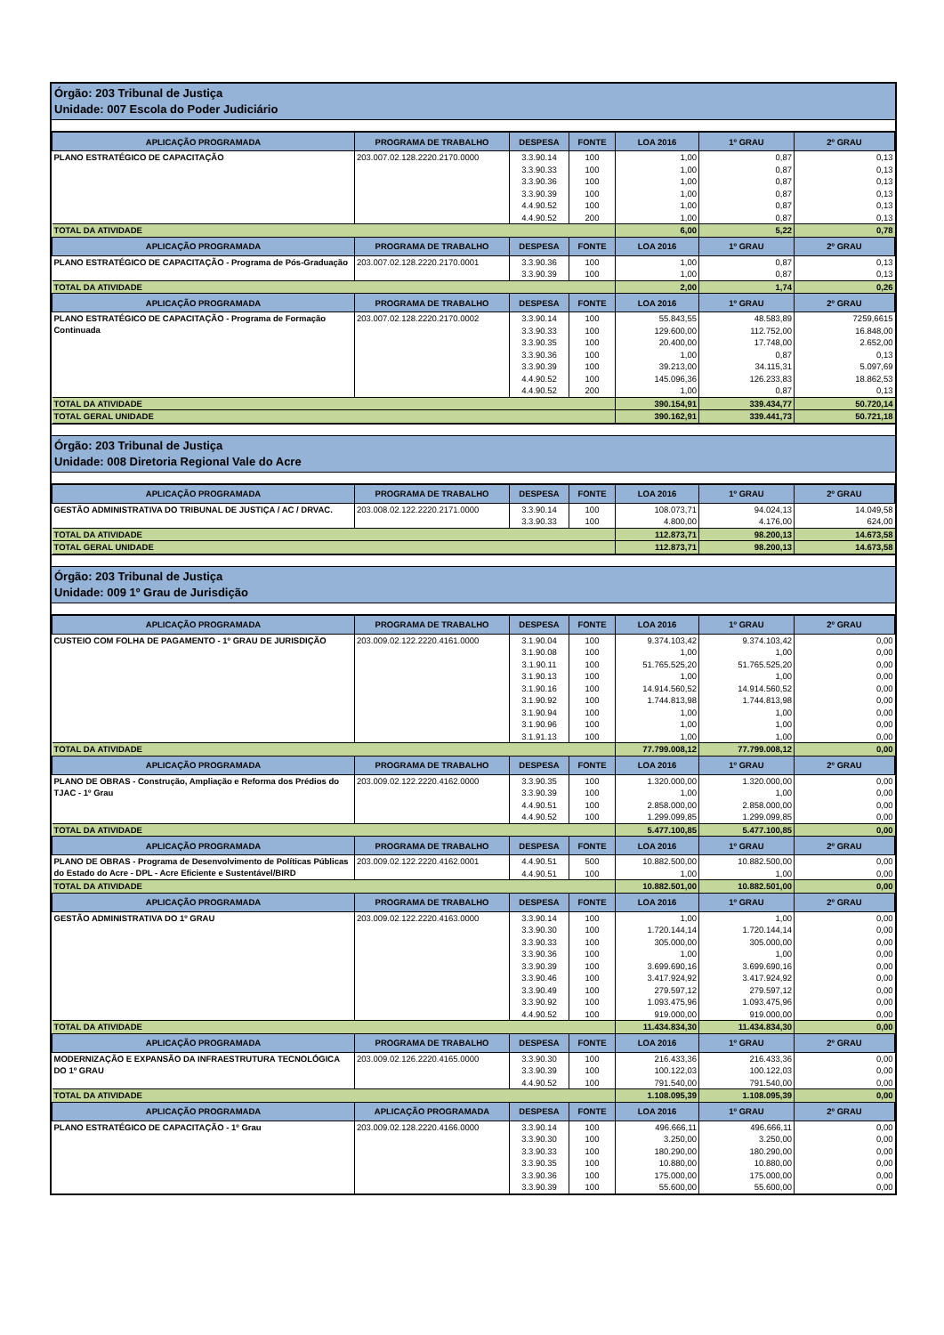Órgão: 203 Tribunal de Justiça
Unidade: 007 Escola do Poder Judiciário
| APLICAÇÃO PROGRAMADA | PROGRAMA DE TRABALHO | DESPESA | FONTE | LOA 2016 | 1º GRAU | 2º GRAU |
| --- | --- | --- | --- | --- | --- | --- |
| PLANO ESTRATÉGICO DE CAPACITAÇÃO | 203.007.02.128.2220.2170.0000 | 3.3.90.14 | 100 | 1,00 | 0,87 | 0,13 |
| | | 3.3.90.33 | 100 | 1,00 | 0,87 | 0,13 |
| | | 3.3.90.36 | 100 | 1,00 | 0,87 | 0,13 |
| | | 3.3.90.39 | 100 | 1,00 | 0,87 | 0,13 |
| | | 4.4.90.52 | 100 | 1,00 | 0,87 | 0,13 |
| | | 4.4.90.52 | 200 | 1,00 | 0,87 | 0,13 |
| TOTAL DA ATIVIDADE | | | | 6,00 | 5,22 | 0,78 |
| APLICAÇÃO PROGRAMADA | PROGRAMA DE TRABALHO | DESPESA | FONTE | LOA 2016 | 1º GRAU | 2º GRAU |
| PLANO ESTRATÉGICO DE CAPACITAÇÃO - Programa de Pós-Graduação | 203.007.02.128.2220.2170.0001 | 3.3.90.36 | 100 | 1,00 | 0,87 | 0,13 |
| | | 3.3.90.39 | 100 | 1,00 | 0,87 | 0,13 |
| TOTAL DA ATIVIDADE | | | | 2,00 | 1,74 | 0,26 |
| APLICAÇÃO PROGRAMADA | PROGRAMA DE TRABALHO | DESPESA | FONTE | LOA 2016 | 1º GRAU | 2º GRAU |
| PLANO ESTRATÉGICO DE CAPACITAÇÃO - Programa de Formação Continuada | 203.007.02.128.2220.2170.0002 | 3.3.90.14 | 100 | 55.843,55 | 48.583,89 | 7259,6615 |
| | | 3.3.90.33 | 100 | 129.600,00 | 112.752,00 | 16.848,00 |
| | | 3.3.90.35 | 100 | 20.400,00 | 17.748,00 | 2.652,00 |
| | | 3.3.90.36 | 100 | 1,00 | 0,87 | 0,13 |
| | | 3.3.90.39 | 100 | 39.213,00 | 34.115,31 | 5.097,69 |
| | | 4.4.90.52 | 100 | 145.096,36 | 126.233,83 | 18.862,53 |
| | | 4.4.90.52 | 200 | 1,00 | 0,87 | 0,13 |
| TOTAL DA ATIVIDADE | | | | 390.154,91 | 339.434,77 | 50.720,14 |
| TOTAL GERAL UNIDADE | | | | 390.162,91 | 339.441,73 | 50.721,18 |
Órgão: 203 Tribunal de Justiça
Unidade: 008 Diretoria Regional Vale do Acre
| APLICAÇÃO PROGRAMADA | PROGRAMA DE TRABALHO | DESPESA | FONTE | LOA 2016 | 1º GRAU | 2º GRAU |
| --- | --- | --- | --- | --- | --- | --- |
| GESTÃO ADMINISTRATIVA DO TRIBUNAL DE JUSTIÇA / AC / DRVAC. | 203.008.02.122.2220.2171.0000 | 3.3.90.14 | 100 | 108.073,71 | 94.024,13 | 14.049,58 |
| | | 3.3.90.33 | 100 | 4.800,00 | 4.176,00 | 624,00 |
| TOTAL DA ATIVIDADE | | | | 112.873,71 | 98.200,13 | 14.673,58 |
| TOTAL GERAL UNIDADE | | | | 112.873,71 | 98.200,13 | 14.673,58 |
Órgão: 203 Tribunal de Justiça
Unidade: 009 1º Grau de Jurisdição
| APLICAÇÃO PROGRAMADA | PROGRAMA DE TRABALHO | DESPESA | FONTE | LOA 2016 | 1º GRAU | 2º GRAU |
| --- | --- | --- | --- | --- | --- | --- |
| CUSTEIO COM FOLHA DE PAGAMENTO - 1º GRAU DE JURISDIÇÃO | 203.009.02.122.2220.4161.0000 | 3.1.90.04 | 100 | 9.374.103,42 | 9.374.103,42 | 0,00 |
| | | 3.1.90.08 | 100 | 1,00 | 1,00 | 0,00 |
| | | 3.1.90.11 | 100 | 51.765.525,20 | 51.765.525,20 | 0,00 |
| | | 3.1.90.13 | 100 | 1,00 | 1,00 | 0,00 |
| | | 3.1.90.16 | 100 | 14.914.560,52 | 14.914.560,52 | 0,00 |
| | | 3.1.90.92 | 100 | 1.744.813,98 | 1.744.813,98 | 0,00 |
| | | 3.1.90.94 | 100 | 1,00 | 1,00 | 0,00 |
| | | 3.1.90.96 | 100 | 1,00 | 1,00 | 0,00 |
| | | 3.1.91.13 | 100 | 1,00 | 1,00 | 0,00 |
| TOTAL DA ATIVIDADE | | | | 77.799.008,12 | 77.799.008,12 | 0,00 |
| APLICAÇÃO PROGRAMADA | PROGRAMA DE TRABALHO | DESPESA | FONTE | LOA 2016 | 1º GRAU | 2º GRAU |
| PLANO DE OBRAS - Construção, Ampliação e Reforma dos Prédios do TJAC - 1º Grau | 203.009.02.122.2220.4162.0000 | 3.3.90.35 | 100 | 1.320.000,00 | 1.320.000,00 | 0,00 |
| | | 3.3.90.39 | 100 | 1,00 | 1,00 | 0,00 |
| | | 4.4.90.51 | 100 | 2.858.000,00 | 2.858.000,00 | 0,00 |
| | | 4.4.90.52 | 100 | 1.299.099,85 | 1.299.099,85 | 0,00 |
| TOTAL DA ATIVIDADE | | | | 5.477.100,85 | 5.477.100,85 | 0,00 |
| APLICAÇÃO PROGRAMADA | PROGRAMA DE TRABALHO | DESPESA | FONTE | LOA 2016 | 1º GRAU | 2º GRAU |
| PLANO DE OBRAS - Programa de Desenvolvimento de Políticas Públicas do Estado do Acre - DPL - Acre Eficiente e Sustentável/BIRD | 203.009.02.122.2220.4162.0001 | 4.4.90.51 | 500 | 10.882.500,00 | 10.882.500,00 | 0,00 |
| | | 4.4.90.51 | 100 | 1,00 | 1,00 | 0,00 |
| TOTAL DA ATIVIDADE | | | | 10.882.501,00 | 10.882.501,00 | 0,00 |
| APLICAÇÃO PROGRAMADA | PROGRAMA DE TRABALHO | DESPESA | FONTE | LOA 2016 | 1º GRAU | 2º GRAU |
| GESTÃO ADMINISTRATIVA DO 1º GRAU | 203.009.02.122.2220.4163.0000 | 3.3.90.14 | 100 | 1,00 | 1,00 | 0,00 |
| | | 3.3.90.30 | 100 | 1.720.144,14 | 1.720.144,14 | 0,00 |
| | | 3.3.90.33 | 100 | 305.000,00 | 305.000,00 | 0,00 |
| | | 3.3.90.36 | 100 | 1,00 | 1,00 | 0,00 |
| | | 3.3.90.39 | 100 | 3.699.690,16 | 3.699.690,16 | 0,00 |
| | | 3.3.90.46 | 100 | 3.417.924,92 | 3.417.924,92 | 0,00 |
| | | 3.3.90.49 | 100 | 279.597,12 | 279.597,12 | 0,00 |
| | | 3.3.90.92 | 100 | 1.093.475,96 | 1.093.475,96 | 0,00 |
| | | 4.4.90.52 | 100 | 919.000,00 | 919.000,00 | 0,00 |
| TOTAL DA ATIVIDADE | | | | 11.434.834,30 | 11.434.834,30 | 0,00 |
| APLICAÇÃO PROGRAMADA | PROGRAMA DE TRABALHO | DESPESA | FONTE | LOA 2016 | 1º GRAU | 2º GRAU |
| MODERNIZAÇÃO E EXPANSÃO DA INFRAESTRUTURA TECNOLÓGICA DO 1º GRAU | 203.009.02.126.2220.4165.0000 | 3.3.90.30 | 100 | 216.433,36 | 216.433,36 | 0,00 |
| | | 3.3.90.39 | 100 | 100.122,03 | 100.122,03 | 0,00 |
| | | 4.4.90.52 | 100 | 791.540,00 | 791.540,00 | 0,00 |
| TOTAL DA ATIVIDADE | | | | 1.108.095,39 | 1.108.095,39 | 0,00 |
| APLICAÇÃO PROGRAMADA | APLICAÇÃO PROGRAMADA | DESPESA | FONTE | LOA 2016 | 1º GRAU | 2º GRAU |
| PLANO ESTRATÉGICO DE CAPACITAÇÃO - 1º Grau | 203.009.02.128.2220.4166.0000 | 3.3.90.14 | 100 | 496.666,11 | 496.666,11 | 0,00 |
| | | 3.3.90.30 | 100 | 3.250,00 | 3.250,00 | 0,00 |
| | | 3.3.90.33 | 100 | 180.290,00 | 180.290,00 | 0,00 |
| | | 3.3.90.35 | 100 | 10.880,00 | 10.880,00 | 0,00 |
| | | 3.3.90.36 | 100 | 175.000,00 | 175.000,00 | 0,00 |
| | | 3.3.90.39 | 100 | 55.600,00 | 55.600,00 | 0,00 |